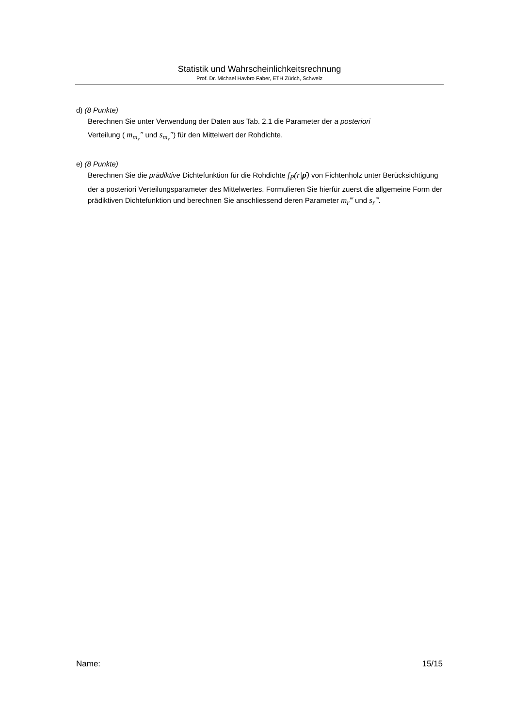Statistik und Wahrscheinlichkeitsrechnung
Prof. Dr. Michael Havbro Faber, ETH Zürich, Schweiz
d) (8 Punkte)
Berechnen Sie unter Verwendung der Daten aus Tab. 2.1 die Parameter der a posteriori
Verteilung ( m<sub>m<sub>r</sub></sub>″ und s<sub>m<sub>r</sub></sub>″) für den Mittelwert der Rohdichte.
e) (8 Punkte)
Berechnen Sie die prädiktive Dichtefunktion für die Rohdichte f<sub>P</sub>(r|ρ̂) von Fichtenholz unter Berücksichtigung der a posteriori Verteilungsparameter des Mittelwertes. Formulieren Sie hierfür zuerst die allgemeine Form der prädiktiven Dichtefunktion und berechnen Sie anschliessend deren Parameter m<sub>r</sub>‴ und s<sub>r</sub>‴.
Name: 15/15